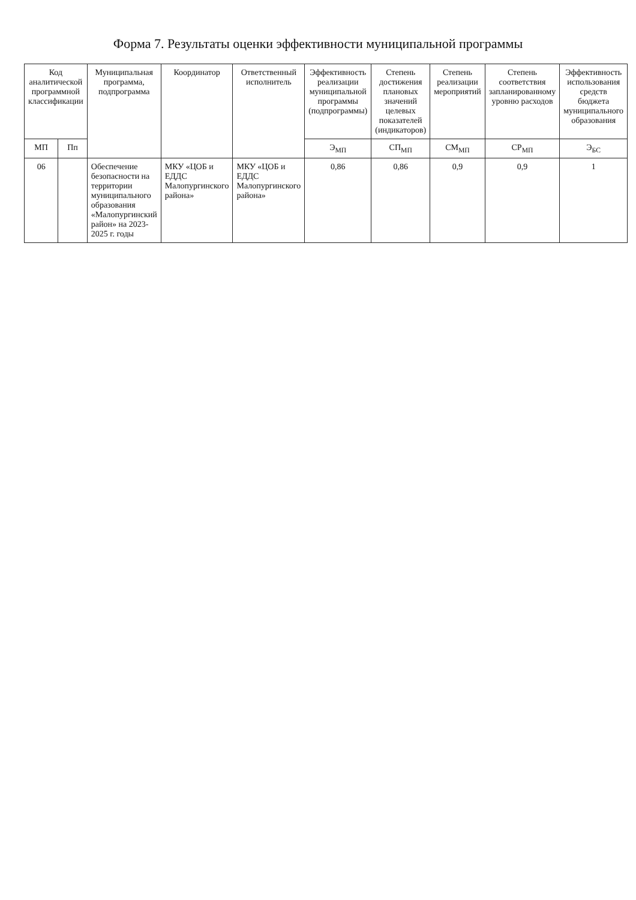Форма 7. Результаты оценки эффективности муниципальной программы
| Код аналитической программной классификации | | Муниципальная программа, подпрограмма | Координатор | Ответственный исполнитель | Эффективность реализации муниципальной программы (подпрограммы) | Степень достижения плановых значений целевых показателей (индикаторов) | Степень реализации мероприятий | Степень соответствия запланированному уровню расходов | Эффективность использования средств бюджета муниципального образования |
| --- | --- | --- | --- | --- | --- | --- | --- | --- | --- |
| МП | Пп | | | | Э<sub>МП</sub> | СП<sub>МП</sub> | СМ<sub>МП</sub> | СР<sub>МП</sub> | Э<sub>БС</sub> |
| 06 | | Обеспечение безопасности на территории муниципального образования «Малопургинский район» на 2023-2025 г. годы | МКУ «ЦОБ и ЕДДС Малопургинского района» | МКУ «ЦОБ и ЕДДС Малопургинского района» | 0,86 | 0,86 | 0,9 | 0,9 | 1 |